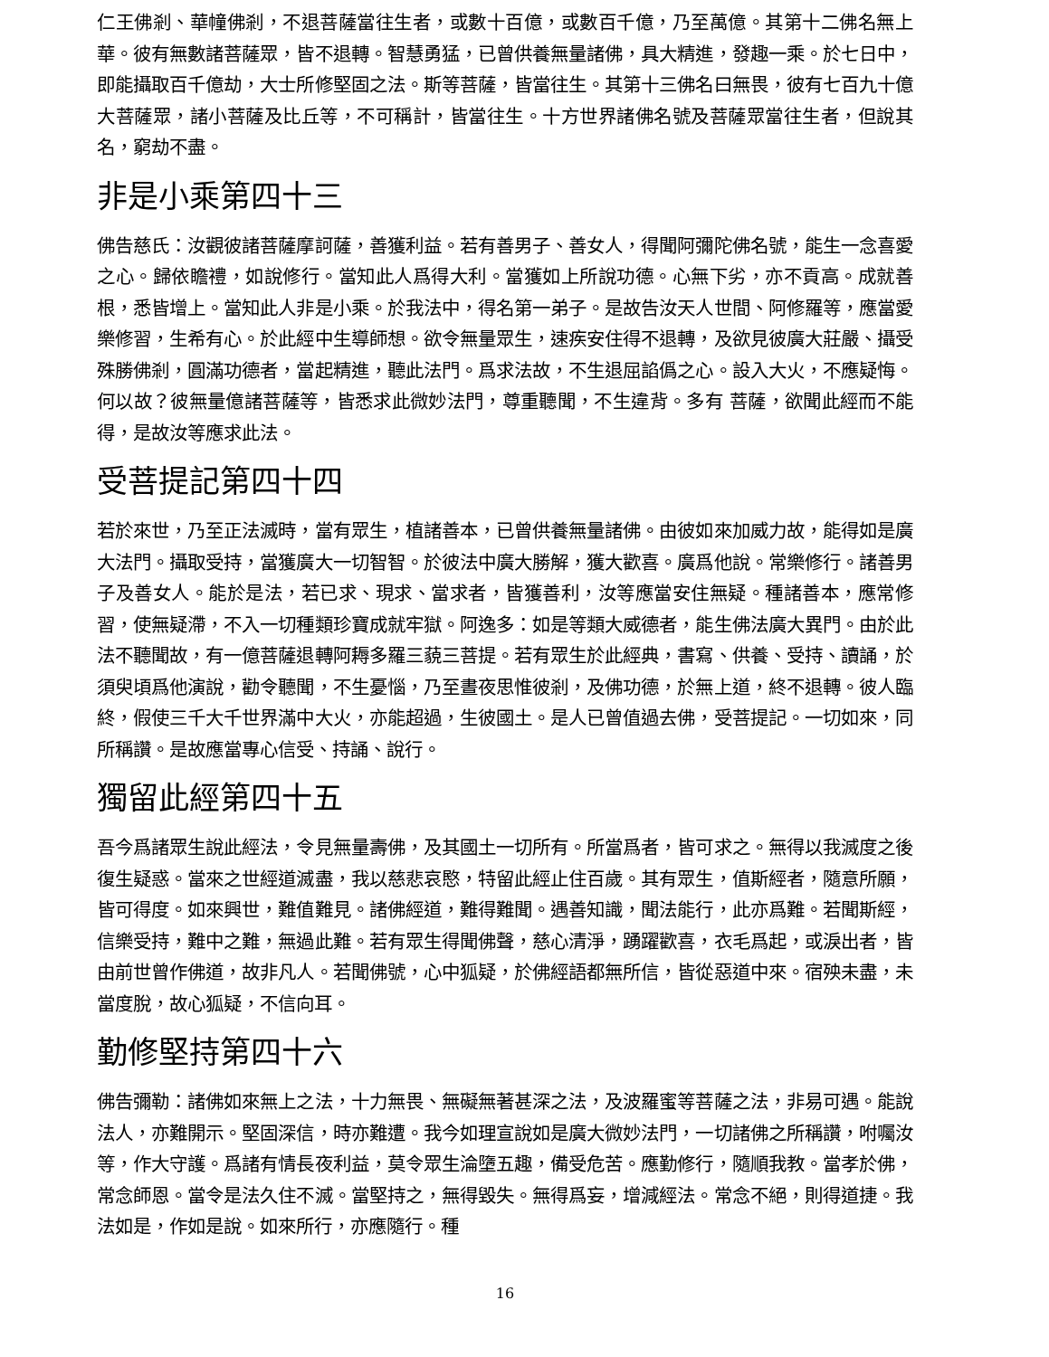仁王佛剎、華幢佛剎，不退菩薩當往生者，或數十百億，或數百千億，乃至萬億。其第十二佛名無上華。彼有無數諸菩薩眾，皆不退轉。智慧勇猛，已曾供養無量諸佛，具大精進，發趣一乘。於七日中，即能攝取百千億劫，大士所修堅固之法。斯等菩薩，皆當往生。其第十三佛名曰無畏，彼有七百九十億大菩薩眾，諸小菩薩及比丘等，不可稱計，皆當往生。十方世界諸佛名號及菩薩眾當往生者，但說其名，窮劫不盡。
非是小乘第四十三
佛告慈氏：汝觀彼諸菩薩摩訶薩，善獲利益。若有善男子、善女人，得聞阿彌陀佛名號，能生一念喜愛之心。歸依瞻禮，如說修行。當知此人爲得大利。當獲如上所說功德。心無下劣，亦不貢高。成就善根，悉皆增上。當知此人非是小乘。於我法中，得名第一弟子。是故告汝天人世間、阿修羅等，應當愛樂修習，生希有心。於此經中生導師想。欲令無量眾生，速疾安住得不退轉，及欲見彼廣大莊嚴、攝受殊勝佛剎，圓滿功德者，當起精進，聽此法門。爲求法故，不生退屈諂僞之心。設入大火，不應疑悔。何以故？彼無量億諸菩薩等，皆悉求此微妙法門，尊重聽聞，不生違背。多有 菩薩，欲聞此經而不能得，是故汝等應求此法。
受菩提記第四十四
若於來世，乃至正法滅時，當有眾生，植諸善本，已曾供養無量諸佛。由彼如來加威力故，能得如是廣大法門。攝取受持，當獲廣大一切智智。於彼法中廣大勝解，獲大歡喜。廣爲他說。常樂修行。諸善男子及善女人。能於是法，若已求、現求、當求者，皆獲善利，汝等應當安住無疑。種諸善本，應常修習，使無疑滯，不入一切種類珍寶成就牢獄。阿逸多：如是等類大威德者，能生佛法廣大異門。由於此法不聽聞故，有一億菩薩退轉阿耨多羅三藐三菩提。若有眾生於此經典，書寫、供養、受持、讀誦，於須臾頃爲他演說，勸令聽聞，不生憂惱，乃至晝夜思惟彼剎，及佛功德，於無上道，終不退轉。彼人臨終，假使三千大千世界滿中大火，亦能超過，生彼國土。是人已曾值過去佛，受菩提記。一切如來，同所稱讚。是故應當專心信受、持誦、說行。
獨留此經第四十五
吾今爲諸眾生說此經法，令見無量壽佛，及其國土一切所有。所當爲者，皆可求之。無得以我滅度之後復生疑惑。當來之世經道滅盡，我以慈悲哀愍，特留此經止住百歲。其有眾生，值斯經者，隨意所願，皆可得度。如來興世，難值難見。諸佛經道，難得難聞。遇善知識，聞法能行，此亦爲難。若聞斯經，信樂受持，難中之難，無過此難。若有眾生得聞佛聲，慈心清淨，踴躍歡喜，衣毛爲起，或淚出者，皆由前世曾作佛道，故非凡人。若聞佛號，心中狐疑，於佛經語都無所信，皆從惡道中來。宿殃未盡，未當度脫，故心狐疑，不信向耳。
勤修堅持第四十六
佛告彌勒：諸佛如來無上之法，十力無畏、無礙無著甚深之法，及波羅蜜等菩薩之法，非易可遇。能說法人，亦難開示。堅固深信，時亦難遭。我今如理宣說如是廣大微妙法門，一切諸佛之所稱讚，咐囑汝等，作大守護。爲諸有情長夜利益，莫令眾生淪墮五趣，備受危苦。應勤修行，隨順我教。當孝於佛，常念師恩。當令是法久住不滅。當堅持之，無得毀失。無得爲妄，增減經法。常念不絕，則得道捷。我法如是，作如是說。如來所行，亦應隨行。種
16